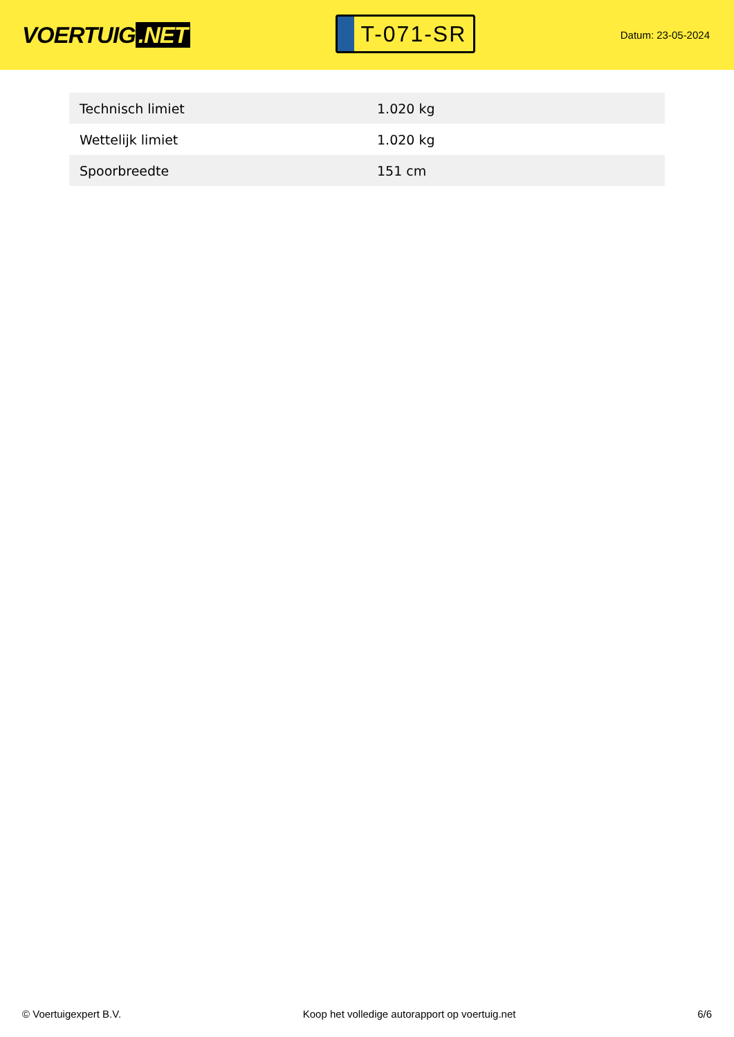VOERTUIG.NET
T-071-SR
Datum: 23-05-2024
| Technisch limiet | 1.020 kg |
| Wettelijk limiet | 1.020 kg |
| Spoorbreedte | 151 cm |
© Voertuigexpert B.V. Koop het volledige autorapport op voertuig.net 6/6